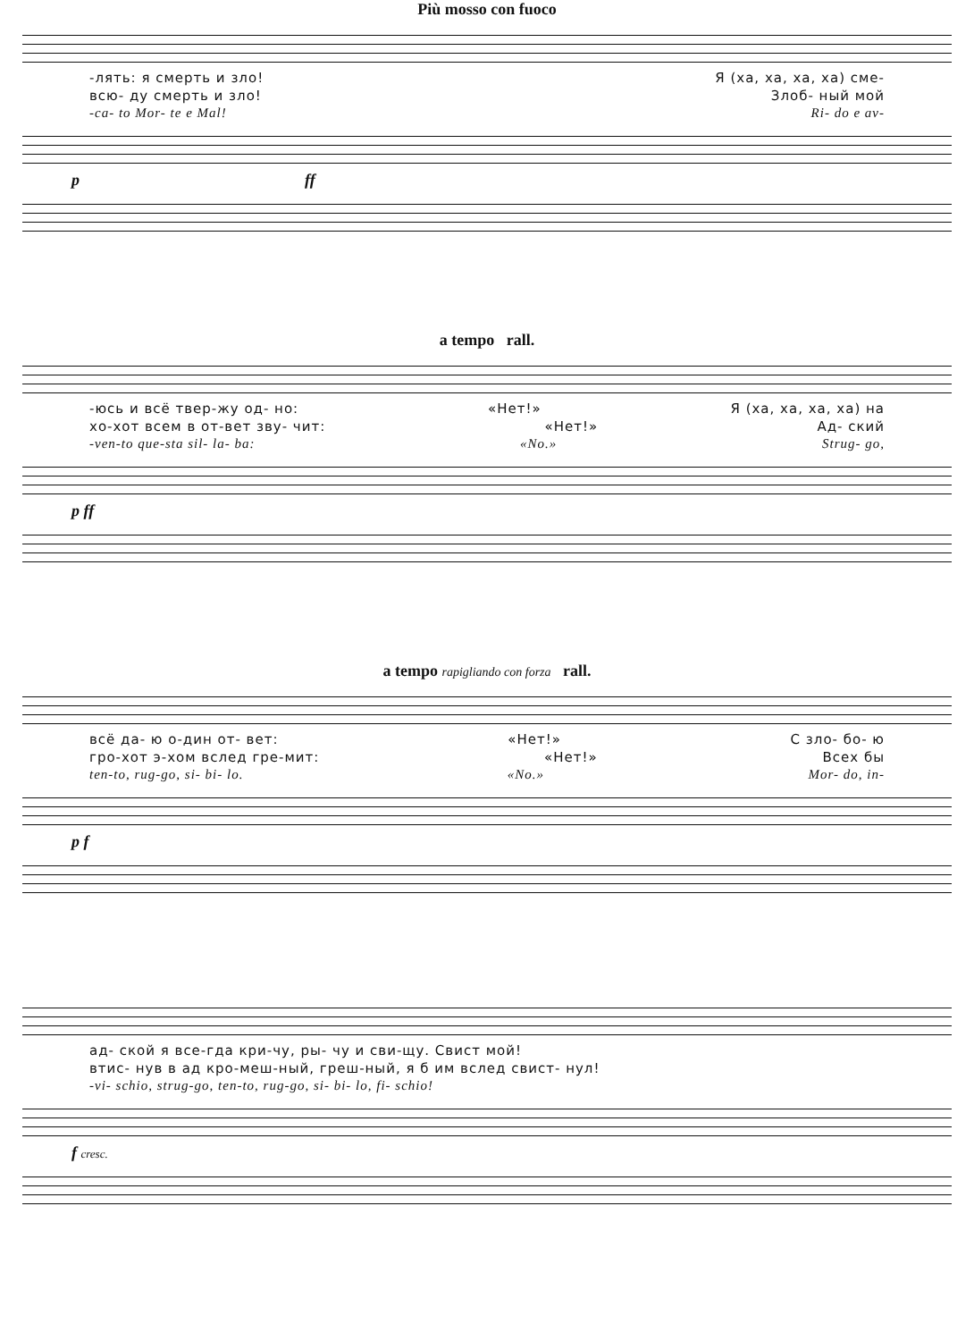Più mosso con fuoco
-лять: я смерть и зло! Я (ха, ха, ха, ха) сме-
всю- ду смерть и зло! Злоб- ный мой
-ca- to Mor- te e Mal! Ri- do e av-
p ff
a tempo rall.
-юсь и всё твер-жу од- но: «Нет!» Я (ха, ха, ха, ха) на
хо-хот всем в от-вет зву- чит: «Нет!» Ад- ский
-ven-to que-sta sil- la- ba: «No.» Strug- go,
p ff
a tempo rapigliando con forza rall.
всё да- ю о-дин от- вет: «Нет!» С зло- бо- ю
гро-хот э-хом вслед гре-мит: «Нет!» Всех бы
ten-to, rug-go, si- bi- lo. «No.» Mor- do, in-
p f
ад- ской я все-гда кри-чу, ры- чу и сви-щу. Свист мой!
втис- нув в ад кро-меш-ный, греш-ный, я б им вслед свист- нул!
-vi- schio, strug-go, ten-to, rug-go, si- bi- lo, fi- schio!
f cresc.